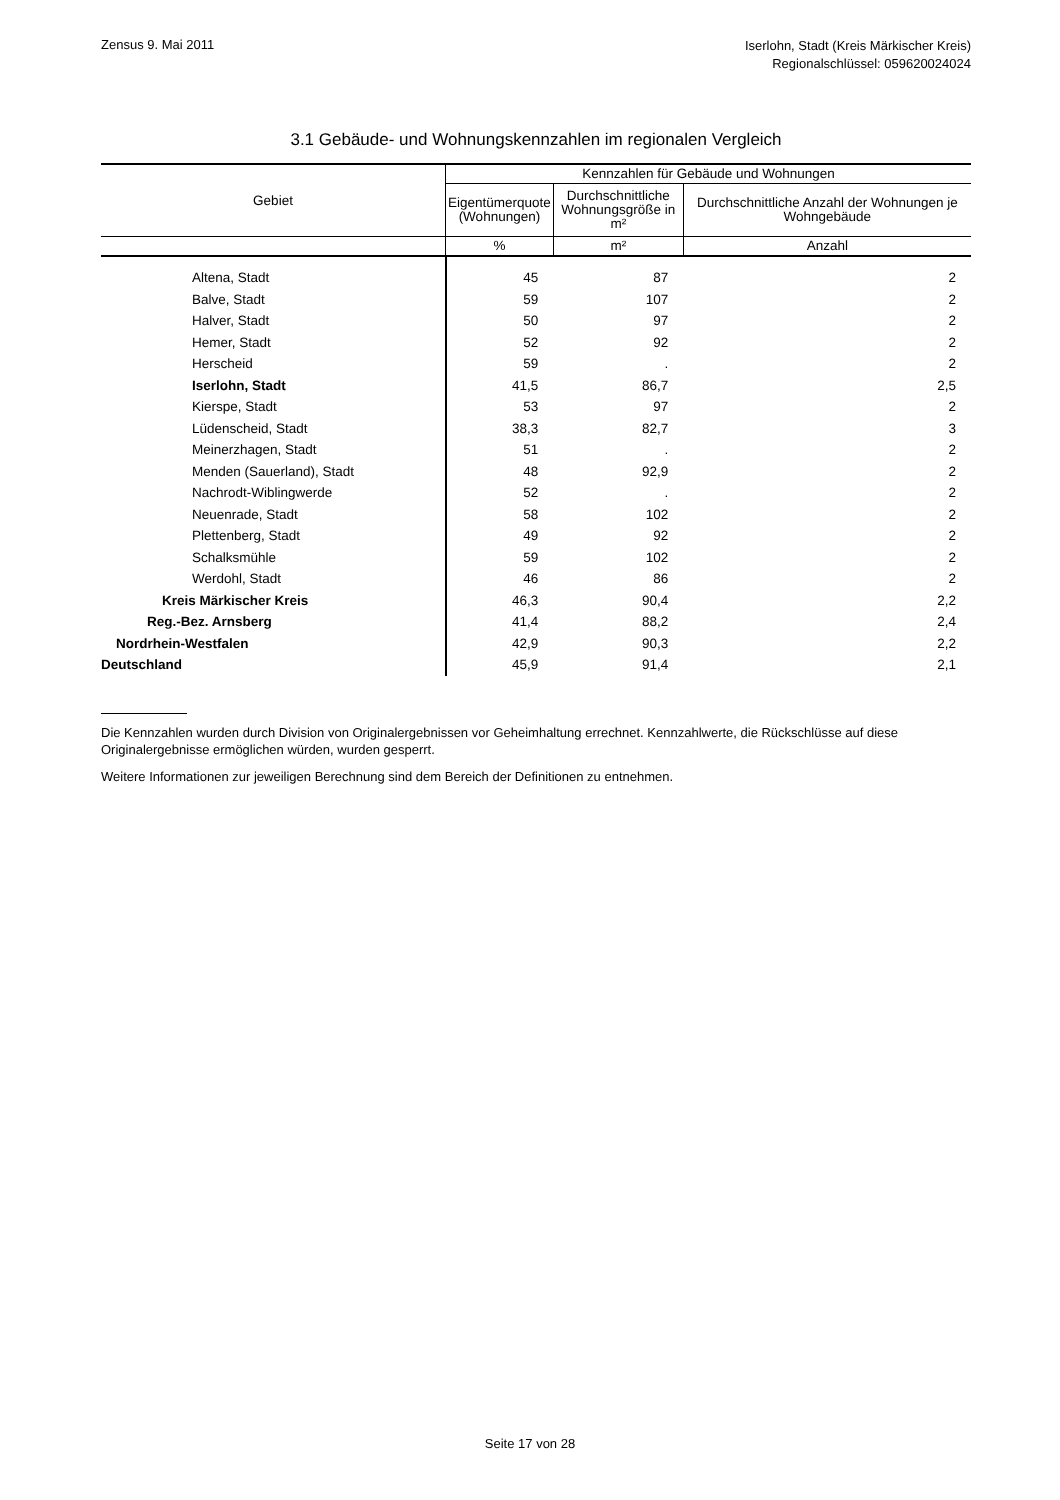Zensus 9. Mai 2011
Iserlohn, Stadt (Kreis Märkischer Kreis)
Regionalschlüssel: 059620024024
3.1 Gebäude- und Wohnungskennzahlen im regionalen Vergleich
| Gebiet | Kennzahlen für Gebäude und Wohnungen | | |
| --- | --- | --- | --- |
| | Eigentümerquote (Wohnungen) | Durchschnittliche Wohnungsgröße in m² | Durchschnittliche Anzahl der Wohnungen je Wohngebäude |
| | % | m² | Anzahl |
| Altena, Stadt | 45 | 87 | 2 |
| Balve, Stadt | 59 | 107 | 2 |
| Halver, Stadt | 50 | 97 | 2 |
| Hemer, Stadt | 52 | 92 | 2 |
| Herscheid | 59 | . | 2 |
| Iserlohn, Stadt | 41,5 | 86,7 | 2,5 |
| Kierspe, Stadt | 53 | 97 | 2 |
| Lüdenscheid, Stadt | 38,3 | 82,7 | 3 |
| Meinerzhagen, Stadt | 51 | . | 2 |
| Menden (Sauerland), Stadt | 48 | 92,9 | 2 |
| Nachrodt-Wiblingwerde | 52 | . | 2 |
| Neuenrade, Stadt | 58 | 102 | 2 |
| Plettenberg, Stadt | 49 | 92 | 2 |
| Schalksmühle | 59 | 102 | 2 |
| Werdohl, Stadt | 46 | 86 | 2 |
| Kreis Märkischer Kreis | 46,3 | 90,4 | 2,2 |
| Reg.-Bez. Arnsberg | 41,4 | 88,2 | 2,4 |
| Nordrhein-Westfalen | 42,9 | 90,3 | 2,2 |
| Deutschland | 45,9 | 91,4 | 2,1 |
Die Kennzahlen wurden durch Division von Originalergebnissen vor Geheimhaltung errechnet. Kennzahlwerte, die Rückschlüsse auf diese Originalergebnisse ermöglichen würden, wurden gesperrt.
Weitere Informationen zur jeweiligen Berechnung sind dem Bereich der Definitionen zu entnehmen.
Seite 17 von 28